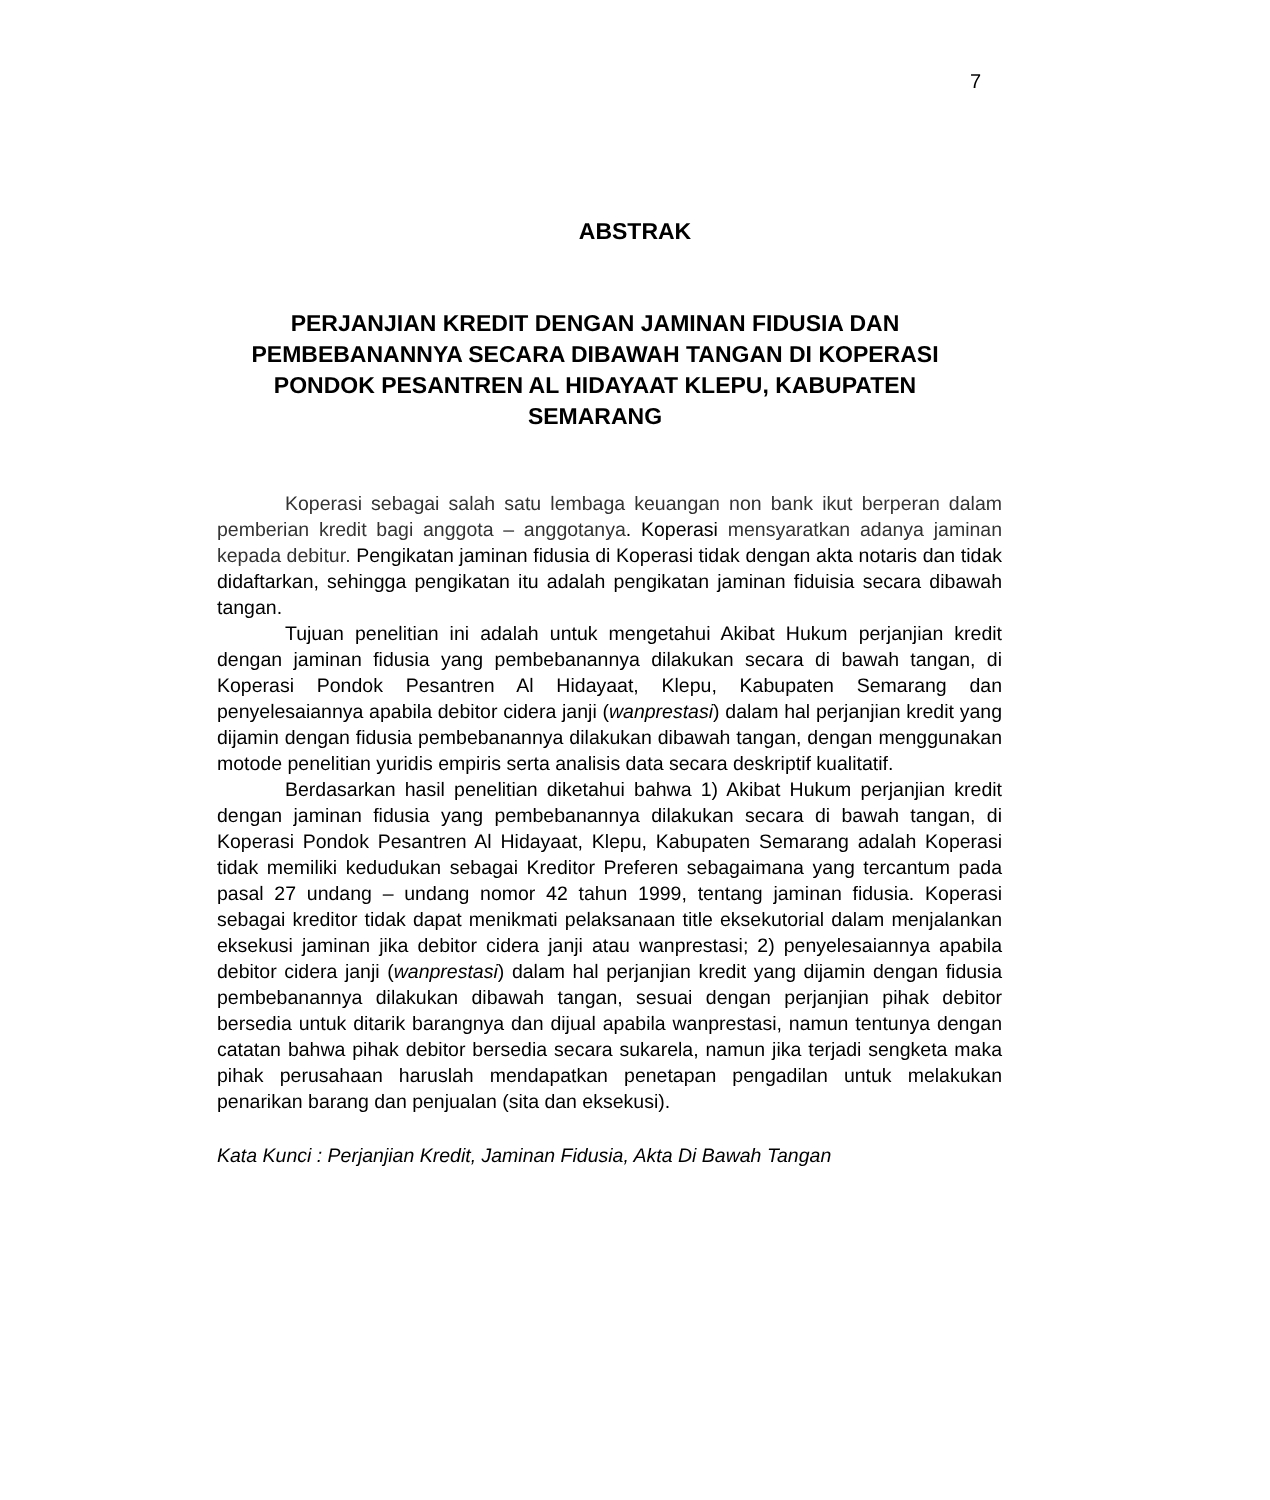7
ABSTRAK
PERJANJIAN KREDIT DENGAN JAMINAN FIDUSIA DAN PEMBEBANANNYA SECARA DIBAWAH TANGAN DI KOPERASI PONDOK PESANTREN AL HIDAYAAT KLEPU, KABUPATEN SEMARANG
Koperasi sebagai salah satu lembaga keuangan non bank ikut berperan dalam pemberian kredit bagi anggota – anggotanya. Koperasi mensyaratkan adanya jaminan kepada debitur. Pengikatan jaminan fidusia di Koperasi tidak dengan akta notaris dan tidak didaftarkan, sehingga pengikatan itu adalah pengikatan jaminan fiduisia secara dibawah tangan.
Tujuan penelitian ini adalah untuk mengetahui Akibat Hukum perjanjian kredit dengan jaminan fidusia yang pembebanannya dilakukan secara di bawah tangan, di Koperasi Pondok Pesantren Al Hidayaat, Klepu, Kabupaten Semarang dan penyelesaiannya apabila debitor cidera janji (wanprestasi) dalam hal perjanjian kredit yang dijamin dengan fidusia pembebanannya dilakukan dibawah tangan, dengan menggunakan motode penelitian yuridis empiris serta analisis data secara deskriptif kualitatif.
Berdasarkan hasil penelitian diketahui bahwa 1) Akibat Hukum perjanjian kredit dengan jaminan fidusia yang pembebanannya dilakukan secara di bawah tangan, di Koperasi Pondok Pesantren Al Hidayaat, Klepu, Kabupaten Semarang adalah Koperasi tidak memiliki kedudukan sebagai Kreditor Preferen sebagaimana yang tercantum pada pasal 27 undang – undang nomor 42 tahun 1999, tentang jaminan fidusia. Koperasi sebagai kreditor tidak dapat menikmati pelaksanaan title eksekutorial dalam menjalankan eksekusi jaminan jika debitor cidera janji atau wanprestasi; 2) penyelesaiannya apabila debitor cidera janji (wanprestasi) dalam hal perjanjian kredit yang dijamin dengan fidusia pembebanannya dilakukan dibawah tangan, sesuai dengan perjanjian pihak debitor bersedia untuk ditarik barangnya dan dijual apabila wanprestasi, namun tentunya dengan catatan bahwa pihak debitor bersedia secara sukarela, namun jika terjadi sengketa maka pihak perusahaan haruslah mendapatkan penetapan pengadilan untuk melakukan penarikan barang dan penjualan (sita dan eksekusi).
Kata Kunci : Perjanjian Kredit, Jaminan Fidusia, Akta Di Bawah Tangan